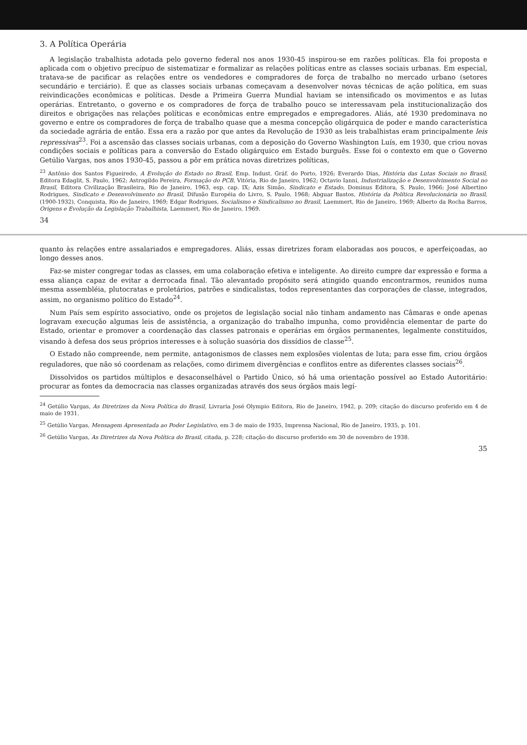3. A Política Operária
A legislação trabalhista adotada pelo governo federal nos anos 1930-45 inspirou-se em razões políticas. Ela foi proposta e aplicada com o objetivo precípuo de sistematizar e formalizar as relações políticas entre as classes sociais urbanas. Em especial, tratava-se de pacificar as relações entre os vendedores e compradores de força de trabalho no mercado urbano (setores secundário e terciário). É que as classes sociais urbanas começavam a desenvolver novas técnicas de ação política, em suas reivindicações econômicas e políticas. Desde a Primeira Guerra Mundial haviam se intensificado os movimentos e as lutas operárias. Entretanto, o governo e os compradores de força de trabalho pouco se interessavam pela institucionalização dos direitos e obrigações nas relações políticas e econômicas entre empregados e empregadores. Aliás, até 1930 predominava no governo e entre os compradores de força de trabalho quase que a mesma concepção oligárquica de poder e mando característica da sociedade agrária de então. Essa era a razão por que antes da Revolução de 1930 as leis trabalhistas eram principalmente leis repressivas<sup>23</sup>. Foi a ascensão das classes sociais urbanas, com a deposição do Governo Washington Luís, em 1930, que criou novas condições sociais e políticas para a conversão do Estado oligárquico em Estado burguês. Esse foi o contexto em que o Governo Getúlio Vargas, nos anos 1930-45, passou a pôr em prática novas diretrizes políticas,
<sup>23</sup> Antônio dos Santos Figueiredo, A Evolução do Estado no Brasil, Emp. Indust. Gráf. do Porto, 1926; Everardo Dias, História das Lutas Sociais no Brasil, Editora Edaglit, S. Paulo, 1962; Astrogildo Pereira, Formação do PCB, Vitória, Rio de Janeiro, 1962; Octavio Ianni, Industrialização e Desenvolvimento Social no Brasil, Editora Civilização Brasileira, Rio de Janeiro, 1963, esp. cap. IX; Azis Simão, Sindicato e Estado, Dominus Editora, S. Paulo, 1966; José Albertino Rodrigues, Sindicato e Desenvolvimento no Brasil, Difusão Européia do Livro, S. Paulo, 1968; Abguar Bastos, História da Política Revolucionária no Brasil, (1900-1932), Conquista, Rio de Janeiro, 1969; Edgar Rodrigues, Socialismo e Sindicalismo no Brasil, Laemmert, Rio de Janeiro, 1969; Alberto da Rocha Barros, Origens e Evolução da Legislação Trabalhista, Laemmert, Rio de Janeiro, 1969.
34
quanto às relações entre assalariados e empregadores. Aliás, essas diretrizes foram elaboradas aos poucos, e aperfeiçoadas, ao longo desses anos.
Faz-se mister congregar todas as classes, em uma colaboração efetiva e inteligente. Ao direito cumpre dar expressão e forma a essa aliança capaz de evitar a derrocada final. Tão alevantado propósito será atingido quando encontrarmos, reunidos numa mesma assembléia, plutocratas e proletários, patrões e sindicalistas, todos representantes das corporações de classe, integrados, assim, no organismo político do Estado<sup>24</sup>.
Num País sem espírito associativo, onde os projetos de legislação social não tinham andamento nas Câmaras e onde apenas logravam execução algumas leis de assistência, a organização do trabalho impunha, como providência elementar de parte do Estado, orientar e promover a coordenação das classes patronais e operárias em órgãos permanentes, legalmente constituídos, visando à defesa dos seus próprios interesses e à solução suasória dos dissídios de classe<sup>25</sup>.
O Estado não compreende, nem permite, antagonismos de classes nem explosões violentas de luta; para esse fim, criou órgãos reguladores, que não só coordenam as relações, como dirimem divergências e conflitos entre as diferentes classes sociais<sup>26</sup>.
Dissolvidos os partidos múltiplos e desaconselhável o Partido Único, só há uma orientação possível ao Estado Autoritário: procurar as fontes da democracia nas classes organizadas através dos seus órgãos mais legí-
<sup>24</sup> Getúlio Vargas, As Diretrizes da Nova Política do Brasil, Livraria José Olympio Editora, Rio de Janeiro, 1942, p. 209; citação do discurso proferido em 4 de maio de 1931.
<sup>25</sup> Getúlio Vargas, Mensagem Apresentada ao Poder Legislativo, em 3 de maio de 1935, Imprensa Nacional, Rio de Janeiro, 1935, p. 101.
<sup>26</sup> Getúlio Vargas, As Diretrizes da Nova Política do Brasil, citada, p. 228; citação do discurso proferido em 30 de novembro de 1938.
35